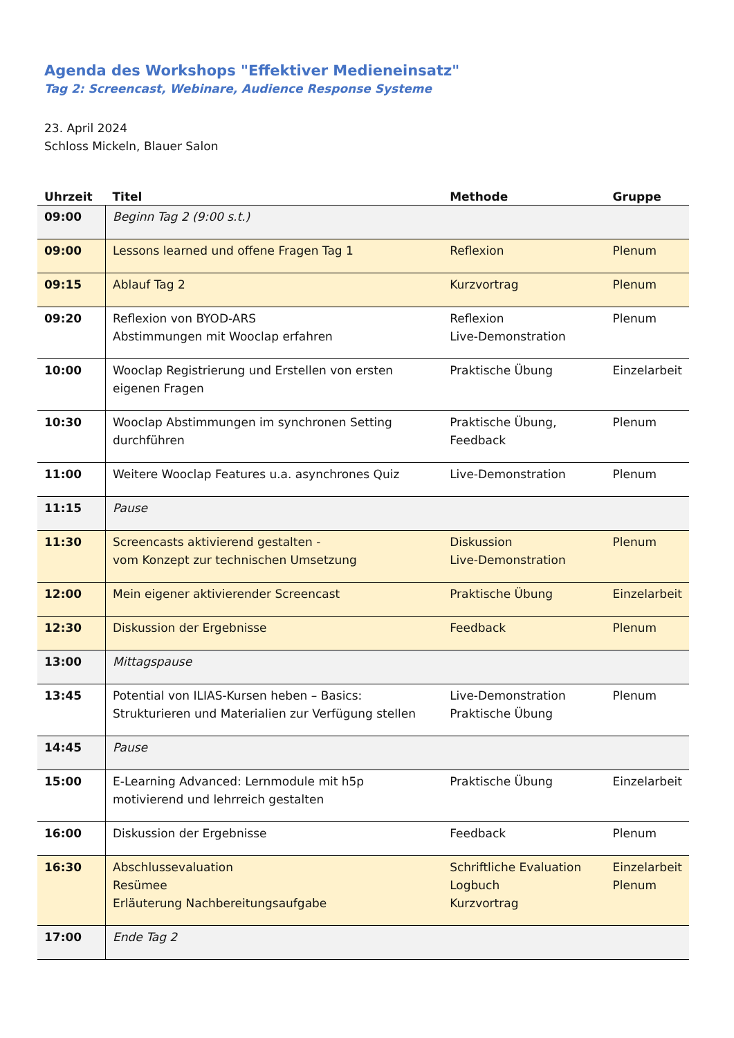Agenda des Workshops "Effektiver Medieneinsatz"
Tag 2: Screencast, Webinare, Audience Response Systeme
23. April 2024
Schloss Mickeln, Blauer Salon
| Uhrzeit | Titel | Methode | Gruppe |
| --- | --- | --- | --- |
| 09:00 | Beginn Tag 2 (9:00 s.t.) | | |
| 09:00 | Lessons learned und offene Fragen Tag 1 | Reflexion | Plenum |
| 09:15 | Ablauf Tag 2 | Kurzvortrag | Plenum |
| 09:20 | Reflexion von BYOD-ARS Abstimmungen mit Wooclap erfahren | Reflexion Live-Demonstration | Plenum |
| 10:00 | Wooclap Registrierung und Erstellen von ersten eigenen Fragen | Praktische Übung | Einzelarbeit |
| 10:30 | Wooclap Abstimmungen im synchronen Setting durchführen | Praktische Übung, Feedback | Plenum |
| 11:00 | Weitere Wooclap Features u.a. asynchrones Quiz | Live-Demonstration | Plenum |
| 11:15 | Pause | | |
| 11:30 | Screencasts aktivierend gestalten - vom Konzept zur technischen Umsetzung | Diskussion Live-Demonstration | Plenum |
| 12:00 | Mein eigener aktivierender Screencast | Praktische Übung | Einzelarbeit |
| 12:30 | Diskussion der Ergebnisse | Feedback | Plenum |
| 13:00 | Mittagspause | | |
| 13:45 | Potential von ILIAS-Kursen heben – Basics: Strukturieren und Materialien zur Verfügung stellen | Live-Demonstration Praktische Übung | Plenum |
| 14:45 | Pause | | |
| 15:00 | E-Learning Advanced: Lernmodule mit h5p motivierend und lehrreich gestalten | Praktische Übung | Einzelarbeit |
| 16:00 | Diskussion der Ergebnisse | Feedback | Plenum |
| 16:30 | Abschlussevaluation Resümee Erläuterung Nachbereitungsaufgabe | Schriftliche Evaluation Logbuch Kurzvortrag | Einzelarbeit Plenum |
| 17:00 | Ende Tag 2 | | |